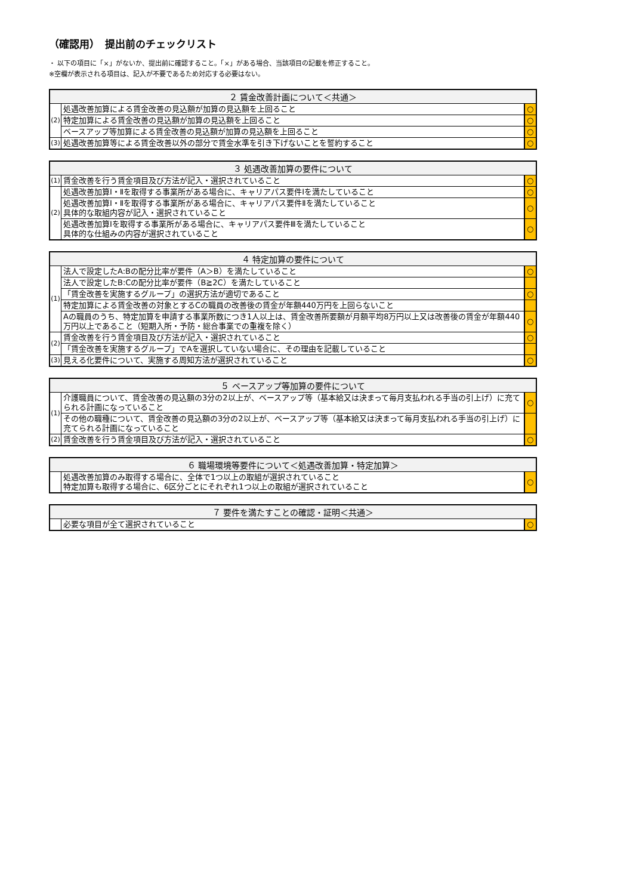（確認用）　提出前のチェックリスト
・ 以下の項目に「×」がないか、提出前に確認すること。「×」がある場合、当該項目の記載を修正すること。
※空欄が表示される項目は、記入が不要であるため対応する必要はない。
| ２ 賃金改善計画について＜共通＞ | | |
| --- | --- | --- |
| (2) | 処遇改善加算による賃金改善の見込額が加算の見込額を上回ること | ○ |
| | 特定加算による賃金改善の見込額が加算の見込額を上回ること | ○ |
| | ベースアップ等加算による賃金改善の見込額が加算の見込額を上回ること | ○ |
| (3) | 処遇改善加算等による賃金改善以外の部分で賃金水準を引き下げないことを誓約すること | ○ |
| ３ 処遇改善加算の要件について | | |
| --- | --- | --- |
| (1) | 賃金改善を行う賃金項目及び方法が記入・選択されていること | ○ |
| (2) | 処遇改善加算Ⅰ・Ⅱを取得する事業所がある場合に、キャリアパス要件Ⅰを満たしていること | ○ |
| | 処遇改善加算Ⅰ・Ⅱを取得する事業所がある場合に、キャリアパス要件Ⅱを満たしていること 具体的な取組内容が記入・選択されていること | ○ |
| | 処遇改善加算Ⅰを取得する事業所がある場合に、キャリアパス要件Ⅲを満たしていること 具体的な仕組みの内容が選択されていること | ○ |
| ４ 特定加算の要件について | | |
| --- | --- | --- |
| (1) | 法人で設定したA:Bの配分比率が要件（A＞B）を満たしていること | ○ |
| | 法人で設定したB:Cの配分比率が要件（B≧2C）を満たしていること | |
| | 「賃金改善を実施するグループ」の選択方法が適切であること | ○ |
| | 特定加算による賃金改善の対象とするCの職員の改善後の賃金が年額440万円を上回らないこと | |
| | Aの職員のうち、特定加算を申請する事業所数につき1人以上は、賃金改善所要額が月額平均8万円以上又は改善後の賃金が年額440万円以上であること（短期入所・予防・総合事業での重複を除く） | ○ |
| (2) | 賃金改善を行う賃金項目及び方法が記入・選択されていること | ○ |
| | 「賃金改善を実施するグループ」でAを選択していない場合に、その理由を記載していること | |
| (3) | 見える化要件について、実施する周知方法が選択されていること | ○ |
| ５ ベースアップ等加算の要件について | | |
| --- | --- | --- |
| (1) | 介護職員について、賃金改善の見込額の3分の2以上が、ベースアップ等（基本給又は決まって毎月支払われる手当の引上げ）に充てられる計画になっていること | ○ |
| | その他の職種について、賃金改善の見込額の3分の2以上が、ベースアップ等（基本給又は決まって毎月支払われる手当の引上げ）に充てられる計画になっていること | |
| (2) | 賃金改善を行う賃金項目及び方法が記入・選択されていること | ○ |
| ６ 職場環境等要件について＜処遇改善加算・特定加算＞ | | |
| --- | --- | --- |
| | 処遇改善加算のみ取得する場合に、全体で1つ以上の取組が選択されていること 特定加算も取得する場合に、6区分ごとにそれぞれ1つ以上の取組が選択されていること | ○ |
| ７ 要件を満たすことの確認・証明＜共通＞ | | |
| --- | --- | --- |
| | 必要な項目が全て選択されていること | ○ |